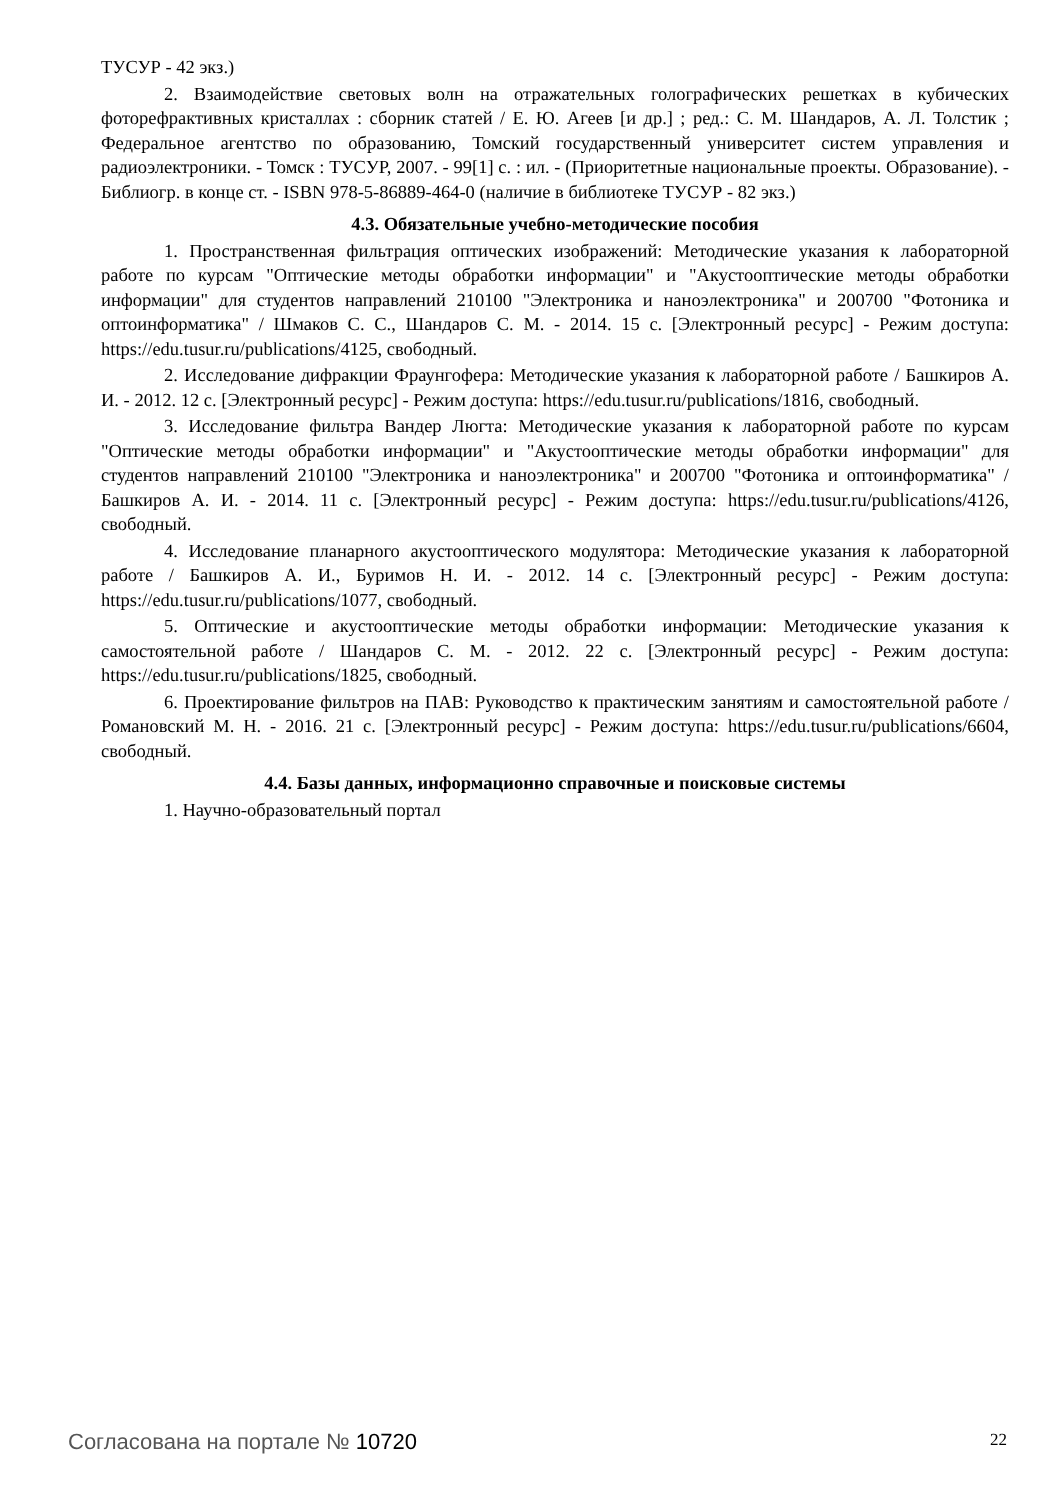ТУСУР - 42 экз.)
2. Взаимодействие световых волн на отражательных голографических решетках в кубических фоторефрактивных кристаллах : сборник статей / Е. Ю. Агеев [и др.] ; ред.: С. М. Шандаров, А. Л. Толстик ; Федеральное агентство по образованию, Томский государственный университет систем управления и радиоэлектроники. - Томск : ТУСУР, 2007. - 99[1] с. : ил. - (Приоритетные национальные проекты. Образование). - Библиогр. в конце ст. - ISBN 978-5-86889-464-0 (наличие в библиотеке ТУСУР - 82 экз.)
4.3. Обязательные учебно-методические пособия
1. Пространственная фильтрация оптических изображений: Методические указания к лабораторной работе по курсам "Оптические методы обработки информации" и "Акустооптические методы обработки информации" для студентов направлений 210100 "Электроника и наноэлектроника" и 200700 "Фотоника и оптоинформатика" / Шмаков С. С., Шандаров С. М. - 2014. 15 с. [Электронный ресурс] - Режим доступа: https://edu.tusur.ru/publications/4125, свободный.
2. Исследование дифракции Фраунгофера: Методические указания к лабораторной работе / Башкиров А. И. - 2012. 12 с. [Электронный ресурс] - Режим доступа: https://edu.tusur.ru/publications/1816, свободный.
3. Исследование фильтра Вандер Люгта: Методические указания к лабораторной работе по курсам "Оптические методы обработки информации" и "Акустооптические методы обработки информации" для студентов направлений 210100 "Электроника и наноэлектроника" и 200700 "Фотоника и оптоинформатика" / Башкиров А. И. - 2014. 11 с. [Электронный ресурс] - Режим доступа: https://edu.tusur.ru/publications/4126, свободный.
4. Исследование планарного акустооптического модулятора: Методические указания к лабораторной работе / Башкиров А. И., Буримов Н. И. - 2012. 14 с. [Электронный ресурс] - Режим доступа: https://edu.tusur.ru/publications/1077, свободный.
5. Оптические и акустооптические методы обработки информации: Методические указания к самостоятельной работе / Шандаров С. М. - 2012. 22 с. [Электронный ресурс] - Режим доступа: https://edu.tusur.ru/publications/1825, свободный.
6. Проектирование фильтров на ПАВ: Руководство к практическим занятиям и самостоятельной работе / Романовский М. Н. - 2016. 21 с. [Электронный ресурс] - Режим доступа: https://edu.tusur.ru/publications/6604, свободный.
4.4. Базы данных, информационно справочные и поисковые системы
1. Научно-образовательный портал
Согласована на портале № 10720 22